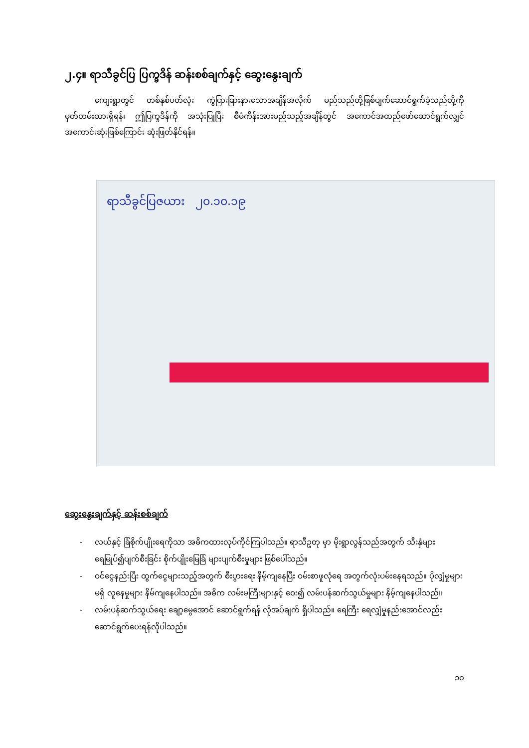၂.၄။ ရာသီခွင်ပြ ပြက္ခဒိန် ဆန်းစစ်ချက်နှင့် ဆွေးနွေးချက်
ကျေးရွာတွင် တစ်နှစ်ပတ်လုံး ကွဲပြားခြားနားသောအချိန်အလိုက် မည်သည်တို့ဖြစ်ပျက်ဆောင်ရွက်ခဲ့သည်တို့ကို မှတ်တမ်းထားရှိရန်၊ ဤပြက္ခဒိန်ကို အသုံးပြုပြီး စီမံကိန်းအားမည်သည့်အချိန်တွင် အကောင်အထည်ဖော်ဆောင်ရွက်လျှင် အကောင်းဆုံးဖြစ်ကြောင်း ဆုံးဖြတ်နိုင်ရန်။
ရာသီခွင်ပြဇယား ၂၀.၁၀.၁၉
ဆွေးနွေးချက်နှင့် ဆန်းစစ်ချက်
- လယ်နှင့် ခြံစိုက်ပျိုးရေကိုသာ အဓိကထားလုပ်ကိုင်ကြပါသည်။ ရာသီဥတု မှာ မိုးရွာလွန်သည်အတွက် သီးနှံများ ရေမြုပ်၍ပျက်စီးခြင်း စိုက်ပျိုးမြေခြံ များပျက်စီးမှုများ ဖြစ်ပေါ်သည်။
- ဝင်ငွေနည်းပြီး ထွက်ငွေများသည့်အတွက် စီးပွားရေး နိမ့်ကျနေပြီး ဝမ်းစာဖူလုံရေ အတွက်လုံးပမ်းနေရသည်။ ပိုလျှံမှုများမရှိ လူနေမှုများ နိမ်ကျနေပါသည်။ အဓိက လမ်းမကြီးများနှင့် ဝေး၍ လမ်းပန်ဆက်သွယ်မှုများ နိမ့်ကျနေပါသည်။
- လမ်းပန်ဆက်သွယ်ရေး ချော့မွေအောင် ဆောင်ရွက်ရန် လိုအပ်ချက် ရှိပါသည်။ ရေကြီး ရေလျှံမှုနည်းအောင်လည်း ဆောင်ရွက်ပေးရန်လိုပါသည်။
၁၀